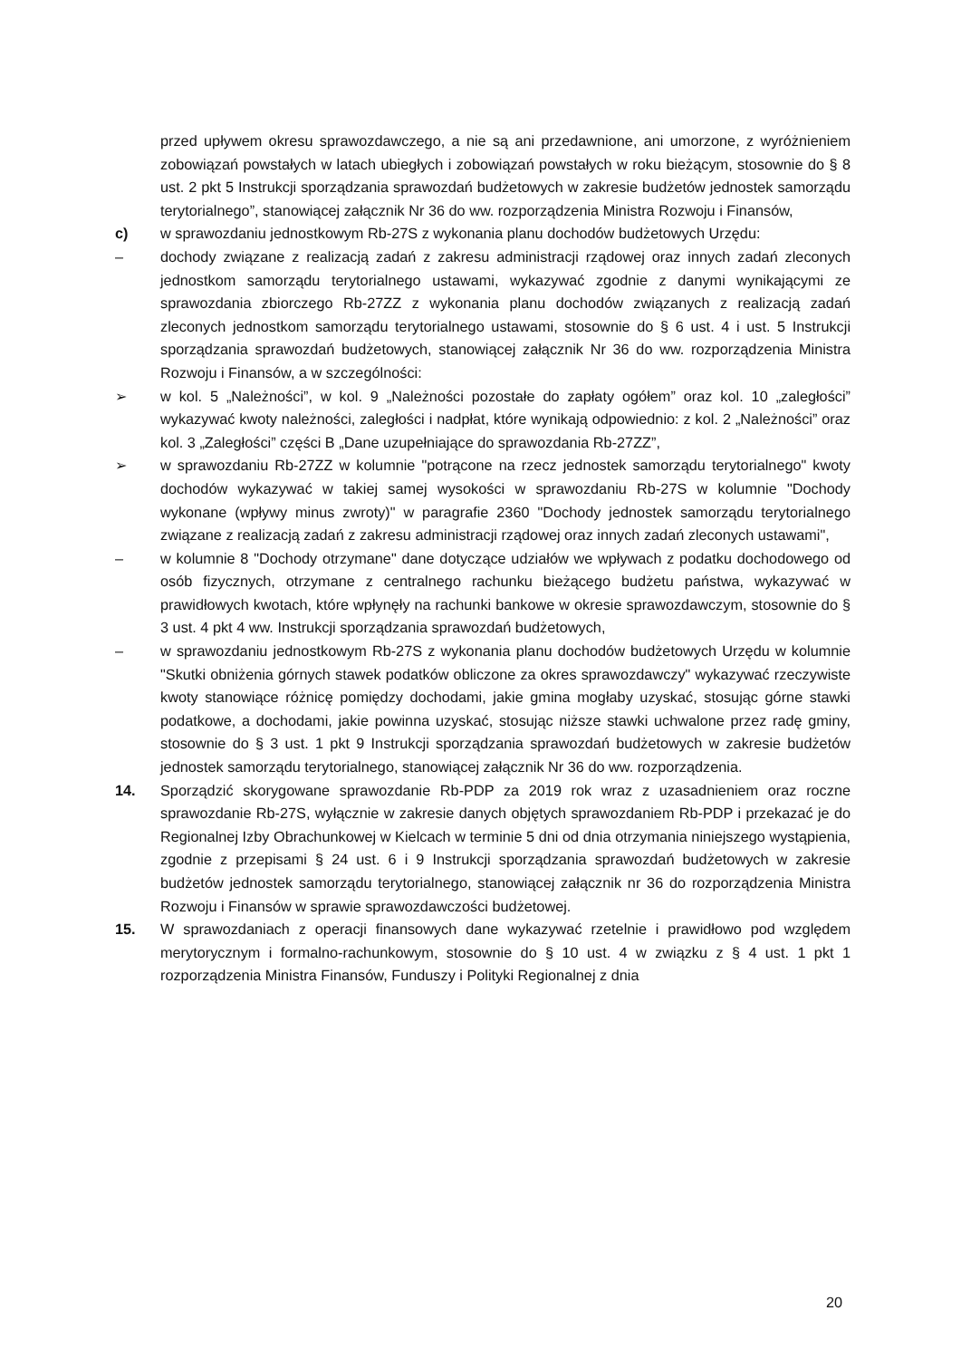przed upływem okresu sprawozdawczego, a nie są ani przedawnione, ani umorzone, z wyróżnieniem zobowiązań powstałych w latach ubiegłych i zobowiązań powstałych w roku bieżącym, stosownie do § 8 ust. 2 pkt 5 Instrukcji sporządzania sprawozdań budżetowych w zakresie budżetów jednostek samorządu terytorialnego”, stanowiącej załącznik Nr 36 do ww. rozporządzenia Ministra Rozwoju i Finansów,
c) w sprawozdaniu jednostkowym Rb-27S z wykonania planu dochodów budżetowych Urzędu:
– dochody związane z realizacją zadań z zakresu administracji rządowej oraz innych zadań zleconych jednostkom samorządu terytorialnego ustawami, wykazywać zgodnie z danymi wynikającymi ze sprawozdania zbiorczego Rb-27ZZ z wykonania planu dochodów związanych z realizacją zadań zleconych jednostkom samorządu terytorialnego ustawami, stosownie do § 6 ust. 4 i ust. 5 Instrukcji sporządzania sprawozdań budżetowych, stanowiącej załącznik Nr 36 do ww. rozporządzenia Ministra Rozwoju i Finansów, a w szczególności:
➢ w kol. 5 „Należności”, w kol. 9 „Należności pozostałe do zapłaty ogółem” oraz kol. 10 „zaległości” wykazywać kwoty należności, zaległości i nadpłat, które wynikają odpowiednio: z kol. 2 „Należności” oraz kol. 3 „Zaległości” części B „Dane uzupełniające do sprawozdania Rb-27ZZ”,
➢ w sprawozdaniu Rb-27ZZ w kolumnie "potrącone na rzecz jednostek samorządu terytorialnego" kwoty dochodów wykazywać w takiej samej wysokości w sprawozdaniu Rb-27S w kolumnie "Dochody wykonane (wpływy minus zwroty)" w paragrafie 2360 "Dochody jednostek samorządu terytorialnego związane z realizacją zadań z zakresu administracji rządowej oraz innych zadań zleconych ustawami",
– w kolumnie 8 "Dochody otrzymane" dane dotyczące udziałów we wpływach z podatku dochodowego od osób fizycznych, otrzymane z centralnego rachunku bieżącego budżetu państwa, wykazywać w prawidłowych kwotach, które wpłynęły na rachunki bankowe w okresie sprawozdawczym, stosownie do § 3 ust. 4 pkt 4 ww. Instrukcji sporządzania sprawozdań budżetowych,
– w sprawozdaniu jednostkowym Rb-27S z wykonania planu dochodów budżetowych Urzędu w kolumnie "Skutki obniżenia górnych stawek podatków obliczone za okres sprawozdawczy" wykazywać rzeczywiste kwoty stanowiące różnicę pomiędzy dochodami, jakie gmina mogłaby uzyskać, stosując górne stawki podatkowe, a dochodami, jakie powinna uzyskać, stosując niższe stawki uchwalone przez radę gminy, stosownie do § 3 ust. 1 pkt 9 Instrukcji sporządzania sprawozdań budżetowych w zakresie budżetów jednostek samorządu terytorialnego, stanowiącej załącznik Nr 36 do ww. rozporządzenia.
14. Sporządzić skorygowane sprawozdanie Rb-PDP za 2019 rok wraz z uzasadnieniem oraz roczne sprawozdanie Rb-27S, wyłącznie w zakresie danych objętych sprawozdaniem Rb-PDP i przekazać je do Regionalnej Izby Obrachunkowej w Kielcach w terminie 5 dni od dnia otrzymania niniejszego wystąpienia, zgodnie z przepisami § 24 ust. 6 i 9 Instrukcji sporządzania sprawozdań budżetowych w zakresie budżetów jednostek samorządu terytorialnego, stanowiącej załącznik nr 36 do rozporządzenia Ministra Rozwoju i Finansów w sprawie sprawozdawczości budżetowej.
15. W sprawozdaniach z operacji finansowych dane wykazywać rzetelnie i prawidłowo pod względem merytorycznym i formalno-rachunkowym, stosownie do § 10 ust. 4 w związku z § 4 ust. 1 pkt 1 rozporządzenia Ministra Finansów, Funduszy i Polityki Regionalnej z dnia
20